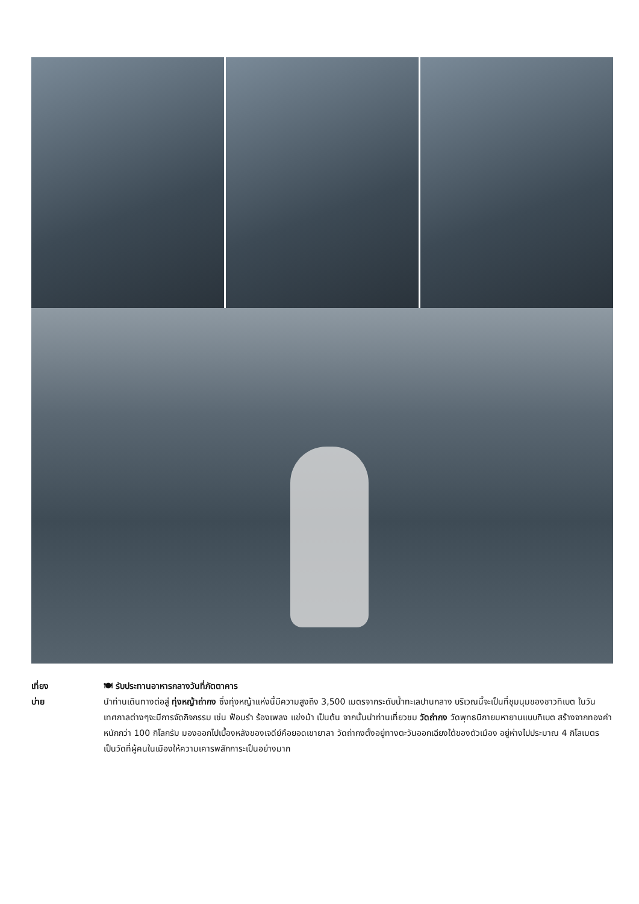เที่ยง 🍽 รับประทานอาหารกลางวันที่ภัตตาคาร
บ่าย นำท่านเดินทางต่อสู่ ทุ่งหญ้าถ่ากง ซึ่งทุ่งหญ้าแห่งนี้มีความสูงถึง 3,500 เมตรจากระดับน้ำทะเลปานกลาง บริเวณนี้จะเป็นที่ชุมนุมของชาวทิเบต ในวันเทศกาลต่างๆจะมีการจัดกิจกรรม เช่น ฟ้อนรำ ร้องเพลง แข่งม้า เป็นต้น จากนั้นนำท่านเที่ยวชม วัดถ่ากง วัดพุทธนิกายมหายานแบบทิเบต สร้างจากทองคำหนักกว่า 100 กิโลกรัม มองออกไปเบื้องหลังของเจดีย์คือยอดเขายาลา วัดถ่ากงตั้งอยู่ทางตะวันออกเฉียงใต้ของตัวเมือง อยู่ห่างไปประมาณ 4 กิโลเมตร เป็นวัดที่ผู้คนในเมืองให้ความเคารพสักการะเป็นอย่างมาก